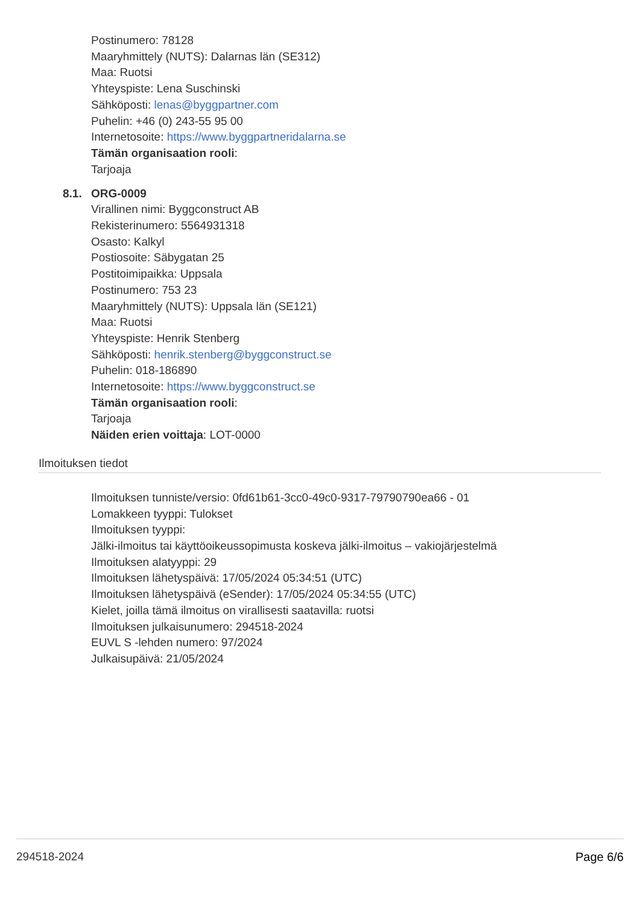Postinumero: 78128
Maaryhmittely (NUTS): Dalarnas län (SE312)
Maa: Ruotsi
Yhteyspiste: Lena Suschinski
Sähköposti: lenas@byggpartner.com
Puhelin: +46 (0) 243-55 95 00
Internetosoite: https://www.byggpartneridalarna.se
Tämän organisaation rooli:
Tarjoaja
8.1. ORG-0009
Virallinen nimi: Byggconstruct AB
Rekisterinumero: 5564931318
Osasto: Kalkyl
Postiosoite: Säbygatan 25
Postitoimipaikka: Uppsala
Postinumero: 753 23
Maaryhmittely (NUTS): Uppsala län (SE121)
Maa: Ruotsi
Yhteyspiste: Henrik Stenberg
Sähköposti: henrik.stenberg@byggconstruct.se
Puhelin: 018-186890
Internetosoite: https://www.byggconstruct.se
Tämän organisaation rooli:
Tarjoaja
Näiden erien voittaja: LOT-0000
Ilmoituksen tiedot
Ilmoituksen tunniste/versio: 0fd61b61-3cc0-49c0-9317-79790790ea66 - 01
Lomakkeen tyyppi: Tulokset
Ilmoituksen tyyppi:
Jälki-ilmoitus tai käyttöoikeussopimusta koskeva jälki-ilmoitus – vakiojärjestelmä
Ilmoituksen alatyyppi: 29
Ilmoituksen lähetyspäivä: 17/05/2024 05:34:51 (UTC)
Ilmoituksen lähetyspäivä (eSender): 17/05/2024 05:34:55 (UTC)
Kielet, joilla tämä ilmoitus on virallisesti saatavilla: ruotsi
Ilmoituksen julkaisunumero: 294518-2024
EUVL S -lehden numero: 97/2024
Julkaisupäivä: 21/05/2024
294518-2024 Page 6/6